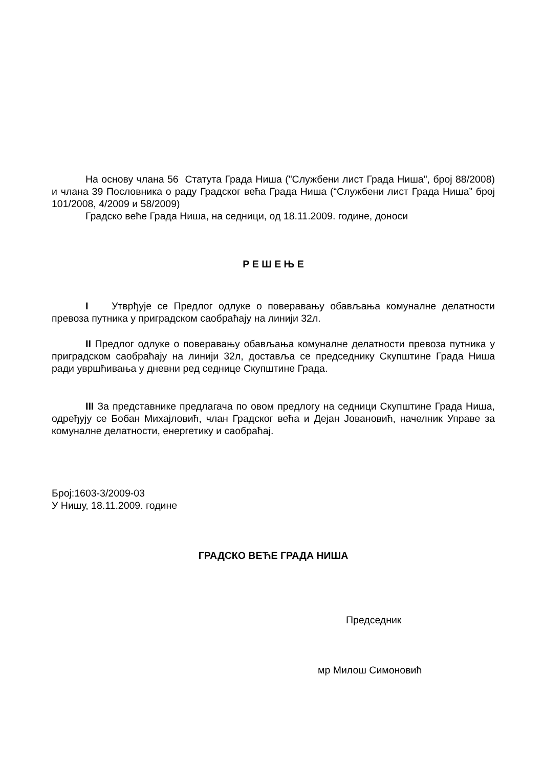На основу члана 56 Статута Града Ниша ("Службени лист Града Ниша", број 88/2008) и члана 39 Пословника о раду Градског већа Града Ниша (“Службени лист Града Ниша” број 101/2008, 4/2009 и 58/2009)
Градско веће Града Ниша, на седници, од 18.11.2009. године, доноси
Р Е Ш Е Њ Е
I Утврђује се Предлог одлуке о поверавању обављања комуналне делатности превоза путника у приградском саобраћају на линији 32л.
II Предлог одлуке о поверавању обављања комуналне делатности превоза путника у приградском саобраћају на линији 32л, доставља се председнику Скупштине Града Ниша ради увршћивања у дневни ред седнице Скупштине Града.
III За представнике предлагача по овом предлогу на седници Скупштине Града Ниша, одређују се Бобан Михајловић, члан Градског већа и Дејан Јовановић, начелник Управе за комуналне делатности, енергетику и саобраћај.
Број:1603-3/2009-03
У Нишу, 18.11.2009. године
ГРАДСКО ВЕЋЕ ГРАДА НИША
Председник
мр Милош Симоновић